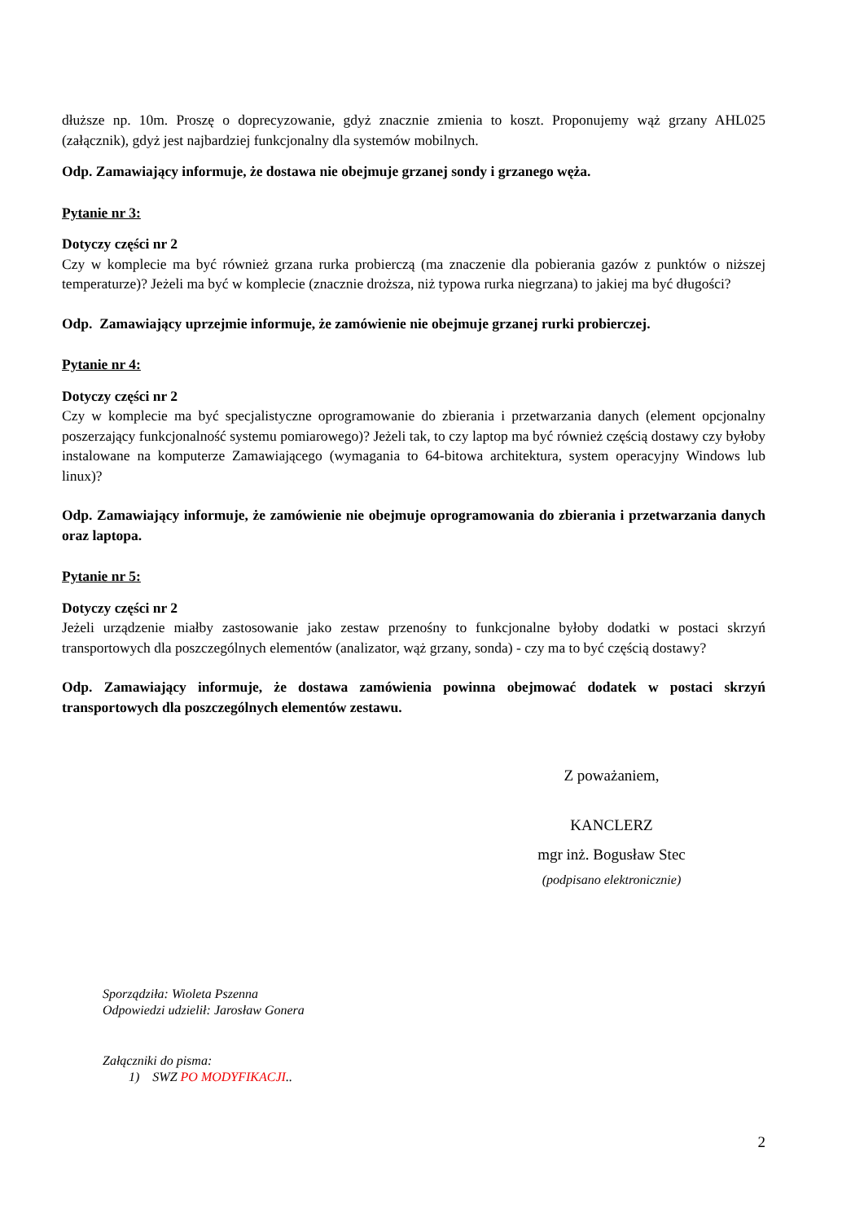dłuższe np. 10m. Proszę o doprecyzowanie, gdyż znacznie zmienia to koszt. Proponujemy wąż grzany AHL025 (załącznik), gdyż jest najbardziej funkcjonalny dla systemów mobilnych.
Odp. Zamawiający informuje, że dostawa nie obejmuje grzanej sondy i grzanego węża.
Pytanie nr 3:
Dotyczy części nr 2
Czy w komplecie ma być również grzana rurka probierczą (ma znaczenie dla pobierania gazów z punktów o niższej temperaturze)? Jeżeli ma być w komplecie (znacznie droższa, niż typowa rurka niegrzana) to jakiej ma być długości?
Odp. Zamawiający uprzejmie informuje, że zamówienie nie obejmuje grzanej rurki probierczej.
Pytanie nr 4:
Dotyczy części nr 2
Czy w komplecie ma być specjalistyczne oprogramowanie do zbierania i przetwarzania danych (element opcjonalny poszerzający funkcjonalność systemu pomiarowego)? Jeżeli tak, to czy laptop ma być również częścią dostawy czy byłoby instalowane na komputerze Zamawiającego (wymagania to 64-bitowa architektura, system operacyjny Windows lub linux)?
Odp. Zamawiający informuje, że zamówienie nie obejmuje oprogramowania do zbierania i przetwarzania danych oraz laptopa.
Pytanie nr 5:
Dotyczy części nr 2
Jeżeli urządzenie miałby zastosowanie jako zestaw przenośny to funkcjonalne byłoby dodatki w postaci skrzyń transportowych dla poszczególnych elementów (analizator, wąż grzany, sonda) - czy ma to być częścią dostawy?
Odp. Zamawiający informuje, że dostawa zamówienia powinna obejmować dodatek w postaci skrzyń transportowych dla poszczególnych elementów zestawu.
Z poważaniem,
KANCLERZ
mgr inż. Bogusław Stec
(podpisano elektronicznie)
Sporządziła: Wioleta Pszenna
Odpowiedzi udzielił: Jarosław Gonera
Załączniki do pisma:
1) SWZ PO MODYFIKACJI..
2